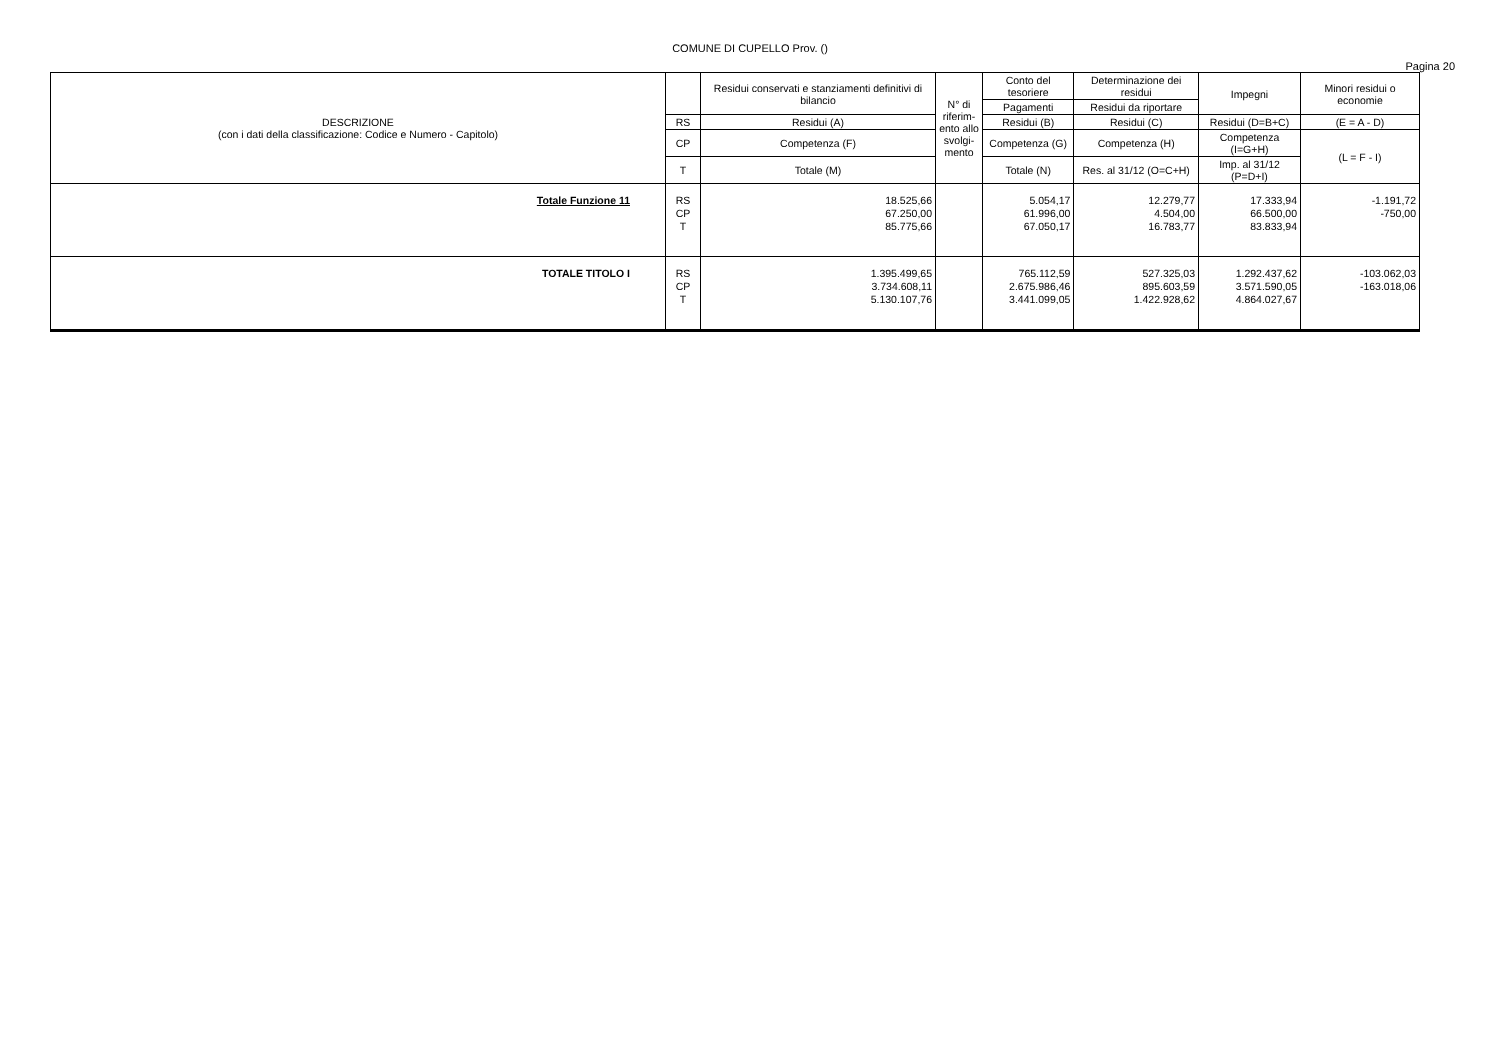COMUNE DI CUPELLO Prov. ()
Pagina 20
| DESCRIZIONE (con i dati della classificazione: Codice e Numero - Capitolo) | | Residui conservati e stanziamenti definitivi di bilancio | N° di riferim-ento allo svolgi-mento | Conto del tesoriere | Determinazione dei residui | Impegni | Minori residui o economie |
| --- | --- | --- | --- | --- | --- | --- | --- |
| | | | | Pagamenti | Residui da riportare | | |
| | RS | Residui (A) | | Residui (B) | Residui (C) | Residui (D=B+C) | (E = A - D) |
| | CP | Competenza (F) | | Competenza (G) | Competenza (H) | Competenza (I=G+H) | (L = F - I) |
| | T | Totale (M) | | Totale (N) | Res. al 31/12 (O=C+H) | Imp. al 31/12 (P=D+I) | |
| Totale Funzione 11 | RS CP T | 18.525,66 67.250,00 85.775,66 | | 5.054,17 61.996,00 67.050,17 | 12.279,77 4.504,00 16.783,77 | 17.333,94 66.500,00 83.833,94 | -1.191,72 -750,00 |
| TOTALE TITOLO I | RS CP T | 1.395.499,65 3.734.608,11 5.130.107,76 | | 765.112,59 2.675.986,46 3.441.099,05 | 527.325,03 895.603,59 1.422.928,62 | 1.292.437,62 3.571.590,05 4.864.027,67 | -103.062,03 -163.018,06 |